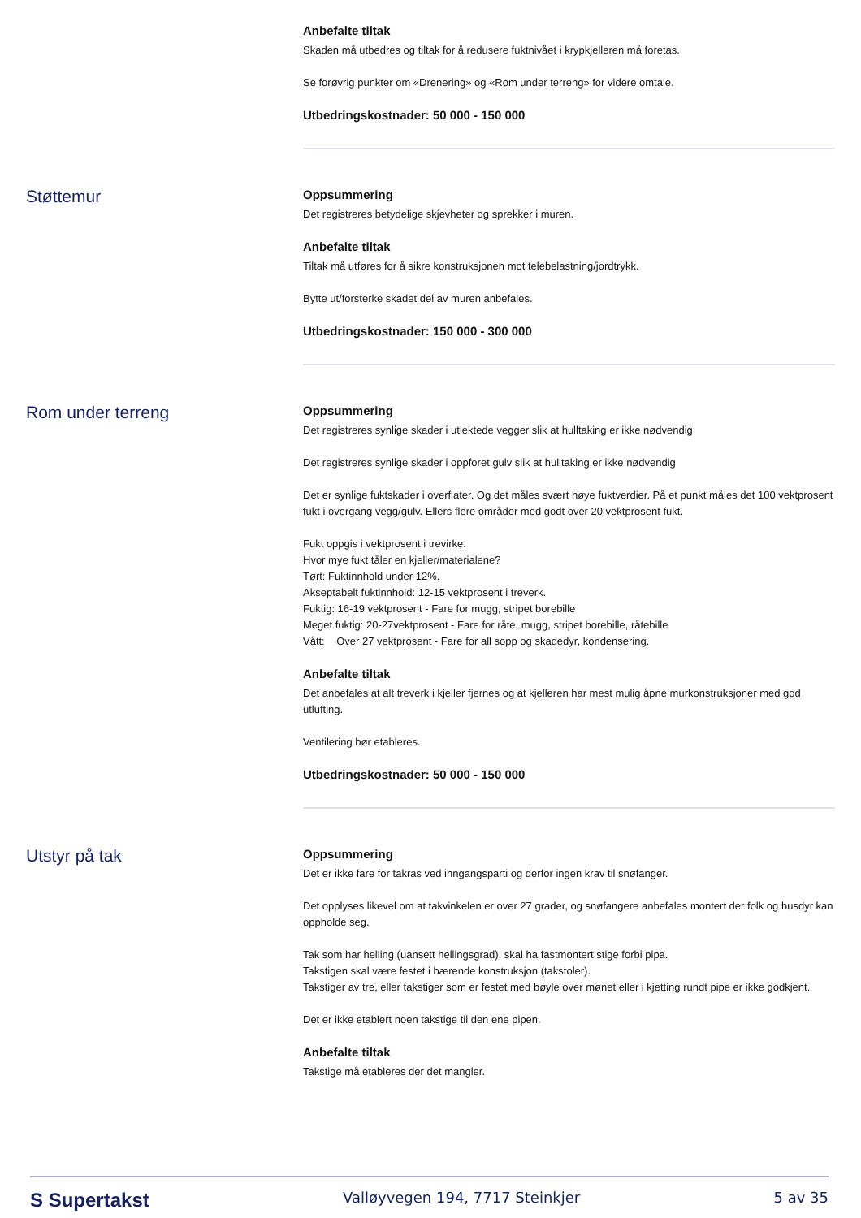Anbefalte tiltak
Skaden må utbedres og tiltak for å redusere fuktnivået i krypkjelleren må foretas.
Se forøvrig punkter om «Drenering» og «Rom under terreng» for videre omtale.
Utbedringskostnader: 50 000 - 150 000
Støttemur
Oppsummering
Det registreres betydelige skjevheter og sprekker i muren.
Anbefalte tiltak
Tiltak må utføres for å sikre konstruksjonen mot telebelastning/jordtrykk.
Bytte ut/forsterke skadet del av muren anbefales.
Utbedringskostnader: 150 000 - 300 000
Rom under terreng
Oppsummering
Det registreres synlige skader i utlektede vegger slik at hulltaking er ikke nødvendig
Det registreres synlige skader i oppforet gulv slik at hulltaking er ikke nødvendig
Det er synlige fuktskader i overflater. Og det måles svært høye fuktverdier. På et punkt måles det 100 vektprosent fukt i overgang vegg/gulv. Ellers flere områder med godt over 20 vektprosent fukt.
Fukt oppgis i vektprosent i trevirke.
Hvor mye fukt tåler en kjeller/materialene?
Tørt: Fuktinnhold under 12%.
Akseptabelt fuktinnhold: 12-15 vektprosent i treverk.
Fuktig: 16-19 vektprosent - Fare for mugg, stripet borebille
Meget fuktig: 20-27vektprosent - Fare for råte, mugg, stripet borebille, råtebille
Vått: Over 27 vektprosent - Fare for all sopp og skadedyr, kondensering.
Anbefalte tiltak
Det anbefales at alt treverk i kjeller fjernes og at kjelleren har mest mulig åpne murkonstruksjoner med god utlufting.
Ventilering bør etableres.
Utbedringskostnader: 50 000 - 150 000
Utstyr på tak
Oppsummering
Det er ikke fare for takras ved inngangsparti og derfor ingen krav til snøfanger.
Det opplyses likevel om at takvinkelen er over 27 grader, og snøfangere anbefales montert der folk og husdyr kan oppholde seg.
Tak som har helling (uansett hellingsgrad), skal ha fastmontert stige forbi pipa.
Takstigen skal være festet i bærende konstruksjon (takstoler).
Takstiger av tre, eller takstiger som er festet med bøyle over mønet eller i kjetting rundt pipe er ikke godkjent.
Det er ikke etablert noen takstige til den ene pipen.
Anbefalte tiltak
Takstige må etableres der det mangler.
S Supertakst Valløyvegen 194, 7717 Steinkjer 5 av 35